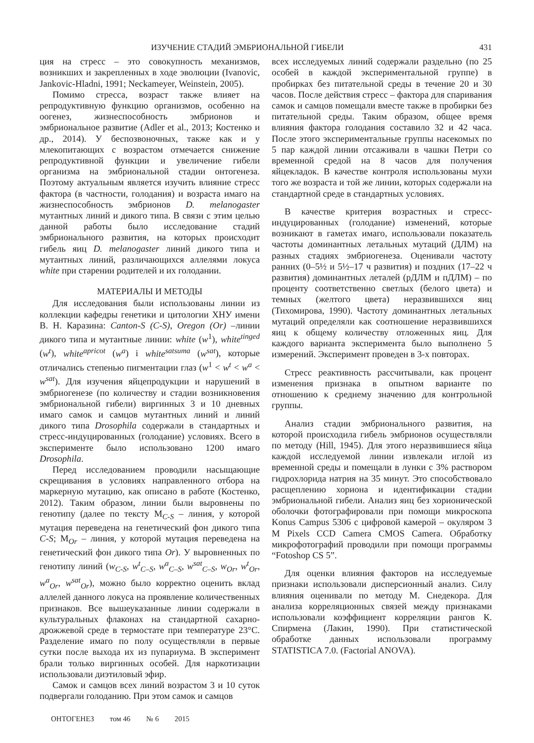ИЗУЧЕНИЕ СТАДИЙ ЭМБРИОНАЛЬНОЙ ГИБЕЛИ 431
ция на стресс – это совокупность механизмов, возникших и закрепленных в ходе эволюции (Ivanovic, Jankovic-Hladni, 1991; Neckameyer, Weinstein, 2005).
Помимо стресса, возраст также влияет на репродуктивную функцию организмов, особенно на оогенез, жизнеспособность эмбрионов и эмбриональное развитие (Adler et al., 2013; Костенко и др., 2014). У беспозвоночных, также как и у млекопитающих с возрастом отмечается снижение репродуктивной функции и увеличение гибели организма на эмбриональной стадии онтогенеза. Поэтому актуальным является изучить влияние стресс фактора (в частности, голодания) и возраста имаго на жизнеспособность эмбрионов D. melanogaster мутантных линий и дикого типа. В связи с этим целью данной работы было исследование стадий эмбрионального развития, на которых происходит гибель яиц D. melanogaster линий дикого типа и мутантных линий, различающихся аллелями локуса white при старении родителей и их голодании.
МАТЕРИАЛЫ И МЕТОДЫ
Для исследования были использованы линии из коллекции кафедры генетики и цитологии ХНУ имени В. Н. Каразина: Canton-S (C-S), Oregon (Or) –линии дикого типа и мутантные линии: white (w<sup>1</sup>), white<sup>tinged</sup> (w<sup>t</sup>), white<sup>apricot</sup> (w<sup>a</sup>) і white<sup>satsuma</sup> (w<sup>sat</sup>), которые отличались степенью пигментации глаз (w<sup>1</sup> < w<sup>t</sup> < w<sup>a</sup> < w<sup>sat</sup>). Для изучения яйцепродукции и нарушений в эмбриогенезе (по количеству и стадии возникновения эмбриональной гибели) виргинных 3 и 10 дневных имаго самок и самцов мутантных линий и линий дикого типа Drosophila содержали в стандартных и стресс-индуцированных (голодание) условиях. Всего в эксперименте было использовано 1200 имаго Drosophila.
Перед исследованием проводили насыщающие скрещивания в условиях направленного отбора на маркерную мутацию, как описано в работе (Костенко, 2012). Таким образом, линии были выровнены по генотипу (далее по тексту M<sub>C-S</sub> – линия, у которой мутация переведена на генетический фон дикого типа C-S; M<sub>Or</sub> – линия, у которой мутация переведена на генетический фон дикого типа Or). У выровненных по генотипу линий (w<sub>C-S</sub>, w<sup>t</sup><sub>C–S</sub>, w<sup>a</sup><sub>C–S</sub>, w<sup>sat</sup><sub>C–S</sub>, w<sub>Or</sub>, w<sup>t</sup><sub>Or</sub>, w<sup>a</sup><sub>Or</sub>, w<sup>sat</sup><sub>Or</sub>), можно было корректно оценить вклад аллелей данного локуса на проявление количественных признаков. Все вышеуказанные линии содержали в культуральных флаконах на стандартной сахарно-дрожжевой среде в термостате при температуре 23°C. Разделение имаго по полу осуществляли в первые сутки после выхода их из пупариума. В эксперимент брали только виргинных особей. Для наркотизации использовали диэтиловый эфир.
Самок и самцов всех линий возрастом 3 и 10 суток подвергали голоданию. При этом самок и самцов
всех исследуемых линий содержали раздельно (по 25 особей в каждой экспериментальной группе) в пробирках без питательной среды в течение 20 и 30 часов. После действия стресс – фактора для спаривания самок и самцов помещали вместе также в пробирки без питательной среды. Таким образом, общее время влияния фактора голодания составило 32 и 42 часа. После этого экспериментальные группы насекомых по 5 пар каждой линии отсаживали в чашки Петри со временной средой на 8 часов для получения яйцекладок. В качестве контроля использованы мухи того же возраста и той же линии, которых содержали на стандартной среде в стандартных условиях.
В качестве критерия возрастных и стресс-индуцированных (голодание) изменений, которые возникают в гаметах имаго, использовали показатель частоты доминантных летальных мутаций (ДЛМ) на разных стадиях эмбриогенеза. Оценивали частоту ранних (0–5½ и 5½–17 ч развития) и поздних (17–22 ч развития) доминантных леталей (рДЛМ и пДЛМ) – по проценту соответственно светлых (белого цвета) и темных (желтого цвета) неразвившихся яиц (Тихомирова, 1990). Частоту доминантных летальных мутаций определяли как соотношение неразвившихся яиц к общему количеству отложенных яиц. Для каждого варианта эксперимента было выполнено 5 измерений. Эксперимент проведен в 3-х повторах.
Стресс реактивность рассчитывали, как процент изменения признака в опытном варианте по отношению к среднему значению для контрольной группы.
Анализ стадии эмбрионального развития, на которой происходила гибель эмбрионов осуществляли по методу (Hill, 1945). Для этого неразвившиеся яйца каждой исследуемой линии извлекали иглой из временной среды и помещали в лунки с 3% раствором гидрохлорида натрия на 35 минут. Это способствовало расщеплению хориона и идентификации стадии эмбриональной гибели. Анализ яиц без хорионической оболочки фотографировали при помощи микроскопа Konus Campus 5306 с цифровой камерой – окуляром 3 M Pixels CCD Camera CMOS Camera. Обработку микрофотографий проводили при помощи программы “Fotoshop CS 5”.
Для оценки влияния факторов на исследуемые признаки использовали дисперсионный анализ. Силу влияния оценивали по методу М. Снедекора. Для анализа корреляционных связей между признаками использовали коэффициент корреляции рангов К. Спирмена (Лакин, 1990). При статистической обработке данных использовали программу STATISTICA 7.0. (Factorial ANOVA).
ОНТОГЕНЕЗ том 46 № 6 2015